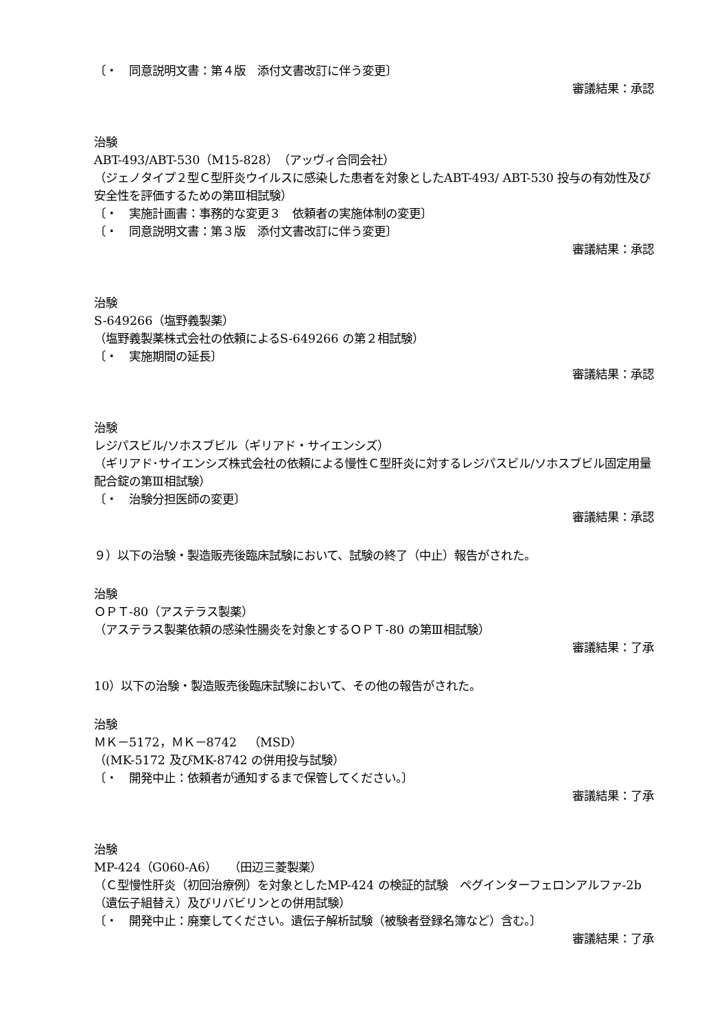〔・　同意説明文書：第４版　添付文書改訂に伴う変更〕
審議結果：承認
治験
ABT-493/ABT-530（M15-828）（アッヴィ合同会社）
（ジェノタイプ２型Ｃ型肝炎ウイルスに感染した患者を対象としたABT-493/ ABT-530 投与の有効性及び安全性を評価するための第Ⅲ相試験）
〔・　実施計画書：事務的な変更３　依頼者の実施体制の変更〕
〔・　同意説明文書：第３版　添付文書改訂に伴う変更〕
審議結果：承認
治験
S-649266（塩野義製薬）
（塩野義製薬株式会社の依頼によるS-649266 の第２相試験）
〔・　実施期間の延長〕
審議結果：承認
治験
レジパスビル/ソホスブビル（ギリアド・サイエンシズ）
（ギリアド･サイエンシズ株式会社の依頼による慢性Ｃ型肝炎に対するレジパスビル/ソホスブビル固定用量配合錠の第Ⅲ相試験）
〔・　治験分担医師の変更〕
審議結果：承認
９）以下の治験・製造販売後臨床試験において、試験の終了（中止）報告がされた。
治験
ＯＰＴ-80（アステラス製薬）
（アステラス製薬依頼の感染性腸炎を対象とするＯＰＴ-80 の第Ⅲ相試験）
審議結果：了承
10）以下の治験・製造販売後臨床試験において、その他の報告がされた。
治験
ＭＫ－5172，ＭＫ－8742　（MSD）
（(MK-5172 及びMK-8742 の併用投与試験）
〔・　開発中止：依頼者が通知するまで保管してください。〕
審議結果：了承
治験
MP-424（G060-A6）　（田辺三菱製薬）
（Ｃ型慢性肝炎（初回治療例）を対象としたMP-424 の検証的試験　ペグインターフェロンアルファ-2b（遺伝子組替え）及びリバビリンとの併用試験）
〔・　開発中止：廃棄してください。遺伝子解析試験（被験者登録名簿など）含む。〕
審議結果：了承